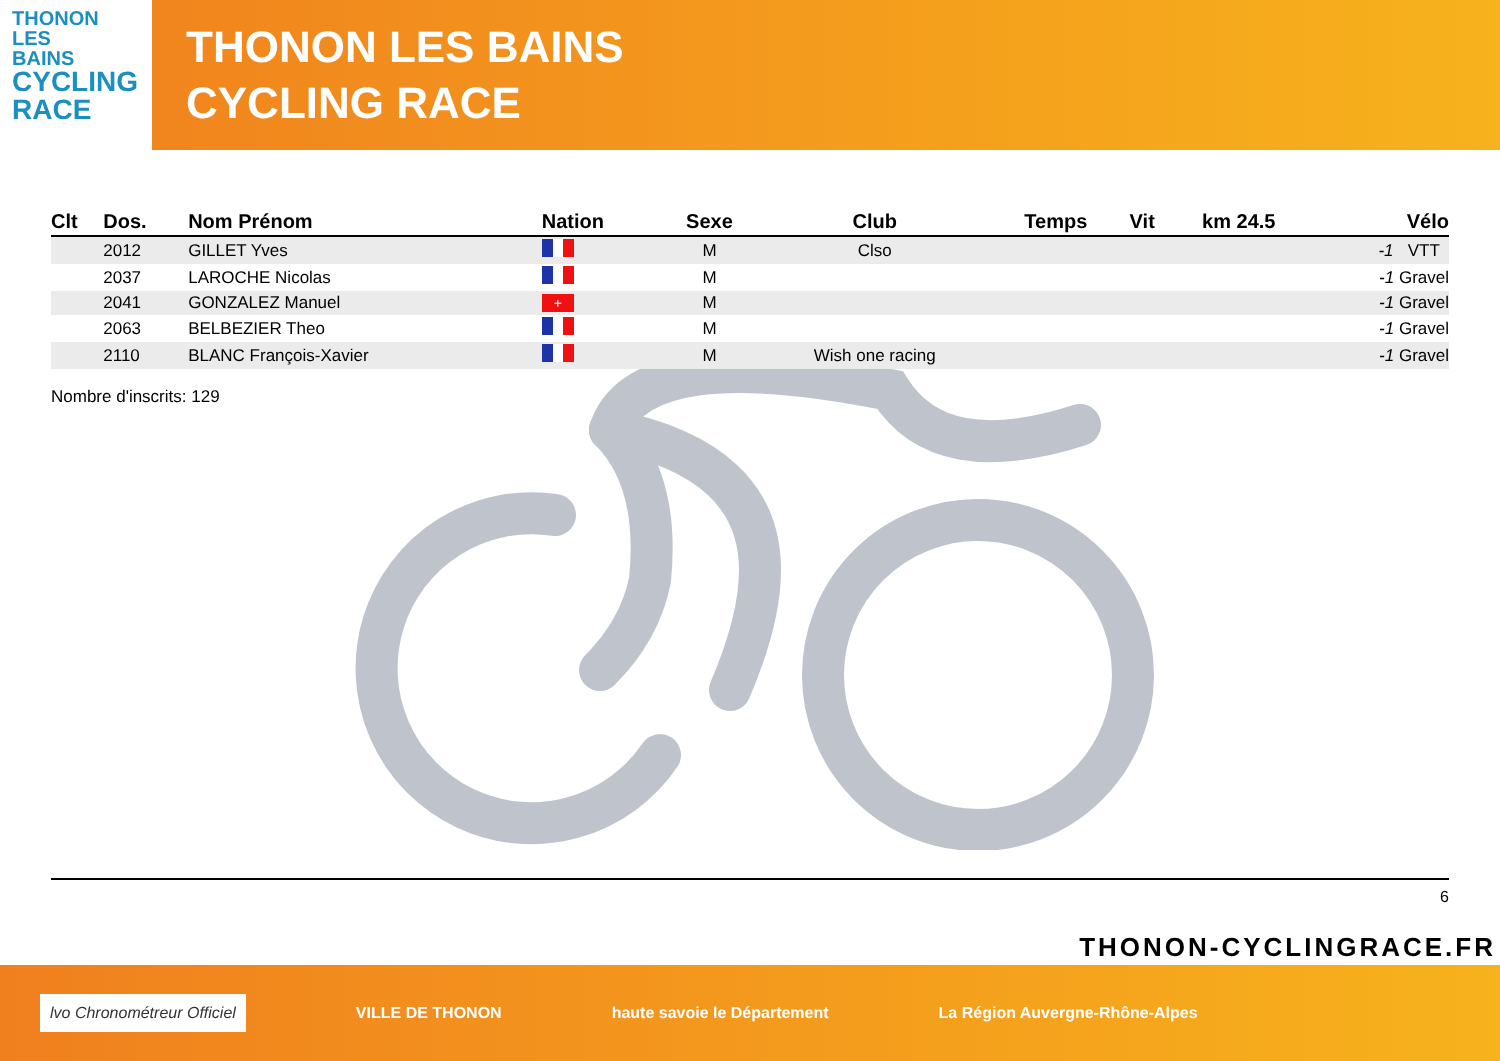THONON
LES
BAINS
CYCLING
RACE
THONON LES BAINS
CYCLING RACE
| Clt | Dos. | Nom Prénom | Nation | Sexe | Club | Temps | Vit | km 24.5 | Vélo |
| --- | --- | --- | --- | --- | --- | --- | --- | --- | --- |
| | 2012 | GILLET Yves | | M | Clso | | | | -1 VTT |
| | 2037 | LAROCHE Nicolas | | M | | | | | -1 Gravel |
| | 2041 | GONZALEZ Manuel | + | M | | | | | -1 Gravel |
| | 2063 | BELBEZIER Theo | | M | | | | | -1 Gravel |
| | 2110 | BLANC François-Xavier | | M | Wish one racing | | | | -1 Gravel |
Nombre d'inscrits: 129
6
THONON-CYCLINGRACE.FR
lvo Chronométreur Officiel VILLE DE THONON haute savoie le Département La Région Auvergne-Rhône-Alpes